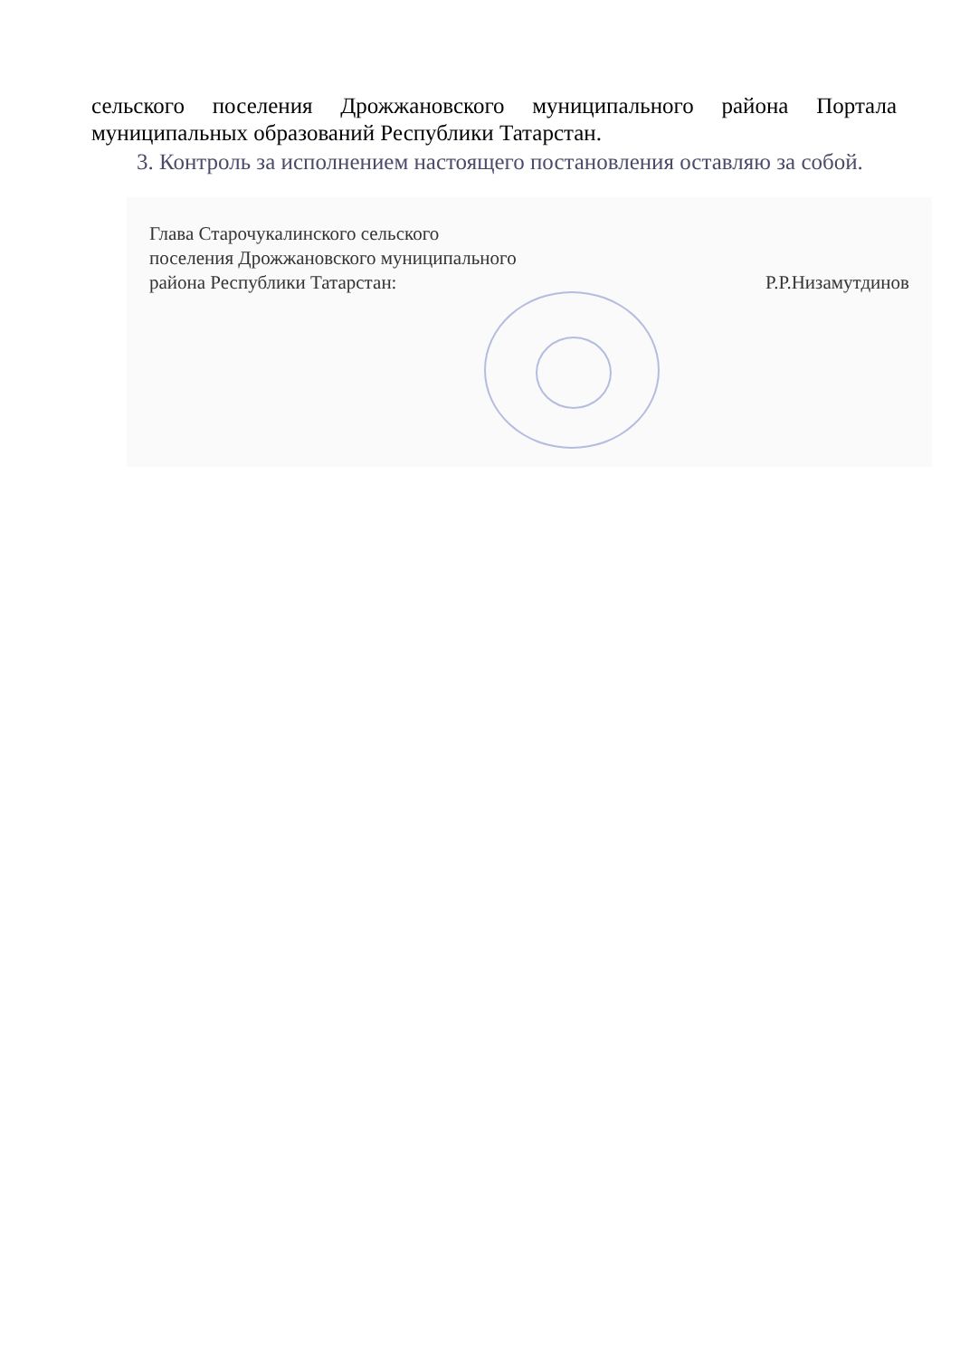сельского поселения Дрожжановского муниципального района Портала
муниципальных образований Республики Татарстан.
3. Контроль за исполнением настоящего постановления оставляю за собой.
Глава Старочукалинского сельского
поселения Дрожжановского муниципального
района Республики Татарстан:
Р.Р.Низамутдинов